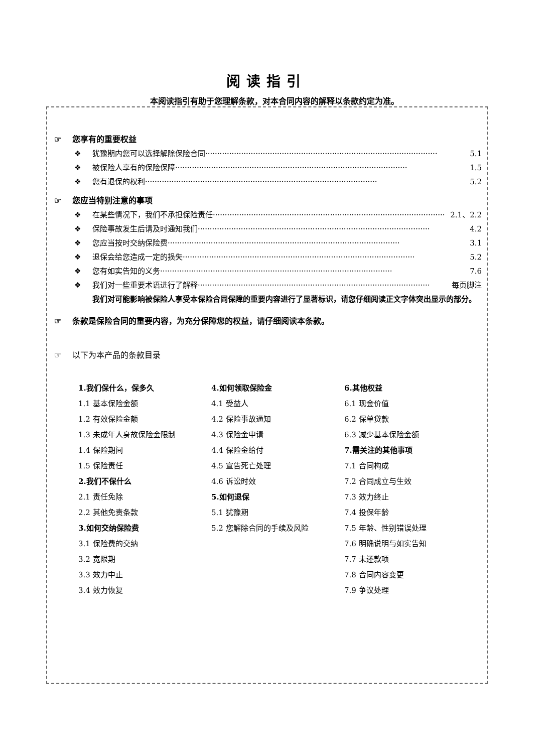阅读指引
本阅读指引有助于您理解条款，对本合同内容的解释以条款约定为准。
☞ 您享有的重要权益
❖ 犹豫期内您可以选择解除保险合同································································································· 5.1
❖ 被保险人享有的保险保障································································································· 1.5
❖ 您有退保的权利································································································· 5.2
☞ 您应当特别注意的事项
❖ 在某些情况下，我们不承担保险责任································································································· 2.1、2.2
❖ 保险事故发生后请及时通知我们································································································· 4.2
❖ 您应当按时交纳保险费································································································· 3.1
❖ 退保会给您造成一定的损失································································································· 5.2
❖ 您有如实告知的义务································································································· 7.6
❖ 我们对一些重要术语进行了解释································································································· 每页脚注
我们对可能影响被保险人享受本保险合同保障的重要内容进行了显著标识，请您仔细阅读正文字体突出显示的部分。
☞ 条款是保险合同的重要内容，为充分保障您的权益，请仔细阅读本条款。
☞ 以下为本产品的条款目录
1.我们保什么，保多久
1.1 基本保险金额
1.2 有效保险金额
1.3 未成年人身故保险金限制
1.4 保险期间
1.5 保险责任
2.我们不保什么
2.1 责任免除
2.2 其他免责条款
3.如何交纳保险费
3.1 保险费的交纳
3.2 宽限期
3.3 效力中止
3.4 效力恢复
4.如何领取保险金
4.1 受益人
4.2 保险事故通知
4.3 保险金申请
4.4 保险金给付
4.5 宣告死亡处理
4.6 诉讼时效
5.如何退保
5.1 犹豫期
5.2 您解除合同的手续及风险
6.其他权益
6.1 现金价值
6.2 保单贷款
6.3 减少基本保险金额
7.需关注的其他事项
7.1 合同构成
7.2 合同成立与生效
7.3 效力终止
7.4 投保年龄
7.5 年龄、性别错误处理
7.6 明确说明与如实告知
7.7 未还款项
7.8 合同内容变更
7.9 争议处理